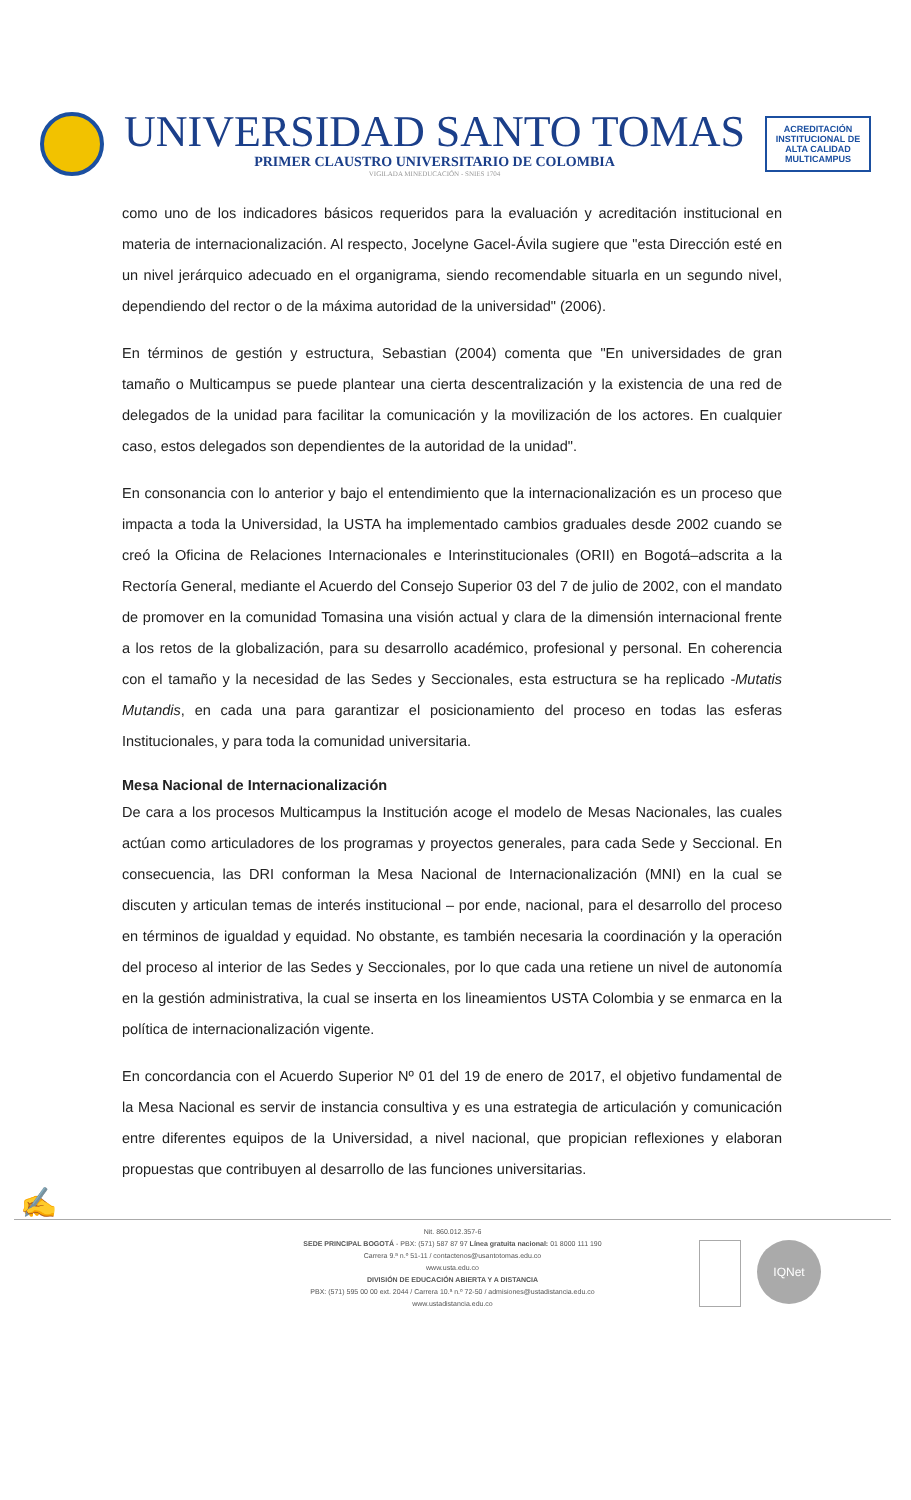UNIVERSIDAD SANTO TOMAS
PRIMER CLAUSTRO UNIVERSITARIO DE COLOMBIA
VIGILADA MINEDUCACIÓN - SNIES 1704
ACREDITACIÓN INSTITUCIONAL DE ALTA CALIDAD MULTICAMPUS
como uno de los indicadores básicos requeridos para la evaluación y acreditación institucional en materia de internacionalización. Al respecto, Jocelyne Gacel-Ávila sugiere que "esta Dirección esté en un nivel jerárquico adecuado en el organigrama, siendo recomendable situarla en un segundo nivel, dependiendo del rector o de la máxima autoridad de la universidad" (2006).
En términos de gestión y estructura, Sebastian (2004) comenta que "En universidades de gran tamaño o Multicampus se puede plantear una cierta descentralización y la existencia de una red de delegados de la unidad para facilitar la comunicación y la movilización de los actores. En cualquier caso, estos delegados son dependientes de la autoridad de la unidad".
En consonancia con lo anterior y bajo el entendimiento que la internacionalización es un proceso que impacta a toda la Universidad, la USTA ha implementado cambios graduales desde 2002 cuando se creó la Oficina de Relaciones Internacionales e Interinstitucionales (ORII) en Bogotá–adscrita a la Rectoría General, mediante el Acuerdo del Consejo Superior 03 del 7 de julio de 2002, con el mandato de promover en la comunidad Tomasina una visión actual y clara de la dimensión internacional frente a los retos de la globalización, para su desarrollo académico, profesional y personal. En coherencia con el tamaño y la necesidad de las Sedes y Seccionales, esta estructura se ha replicado -Mutatis Mutandis, en cada una para garantizar el posicionamiento del proceso en todas las esferas Institucionales, y para toda la comunidad universitaria.
Mesa Nacional de Internacionalización
De cara a los procesos Multicampus la Institución acoge el modelo de Mesas Nacionales, las cuales actúan como articuladores de los programas y proyectos generales, para cada Sede y Seccional. En consecuencia, las DRI conforman la Mesa Nacional de Internacionalización (MNI) en la cual se discuten y articulan temas de interés institucional – por ende, nacional, para el desarrollo del proceso en términos de igualdad y equidad. No obstante, es también necesaria la coordinación y la operación del proceso al interior de las Sedes y Seccionales, por lo que cada una retiene un nivel de autonomía en la gestión administrativa, la cual se inserta en los lineamientos USTA Colombia y se enmarca en la política de internacionalización vigente.
En concordancia con el Acuerdo Superior Nº 01 del 19 de enero de 2017, el objetivo fundamental de la Mesa Nacional es servir de instancia consultiva y es una estrategia de articulación y comunicación entre diferentes equipos de la Universidad, a nivel nacional, que propician reflexiones y elaboran propuestas que contribuyen al desarrollo de las funciones universitarias.
✍
Nit. 860.012.357-6
SEDE PRINCIPAL BOGOTÁ - PBX: (571) 587 87 97 Línea gratuita nacional: 01 8000 111 190
Carrera 9.ª n.º 51-11 / contactenos@usantotomas.edu.co
www.usta.edu.co
DIVISIÓN DE EDUCACIÓN ABIERTA Y A DISTANCIA
PBX: (571) 595 00 00 ext. 2044 / Carrera 10.ª n.º 72-50 / admisiones@ustadistancia.edu.co
www.ustadistancia.edu.co
IQNet